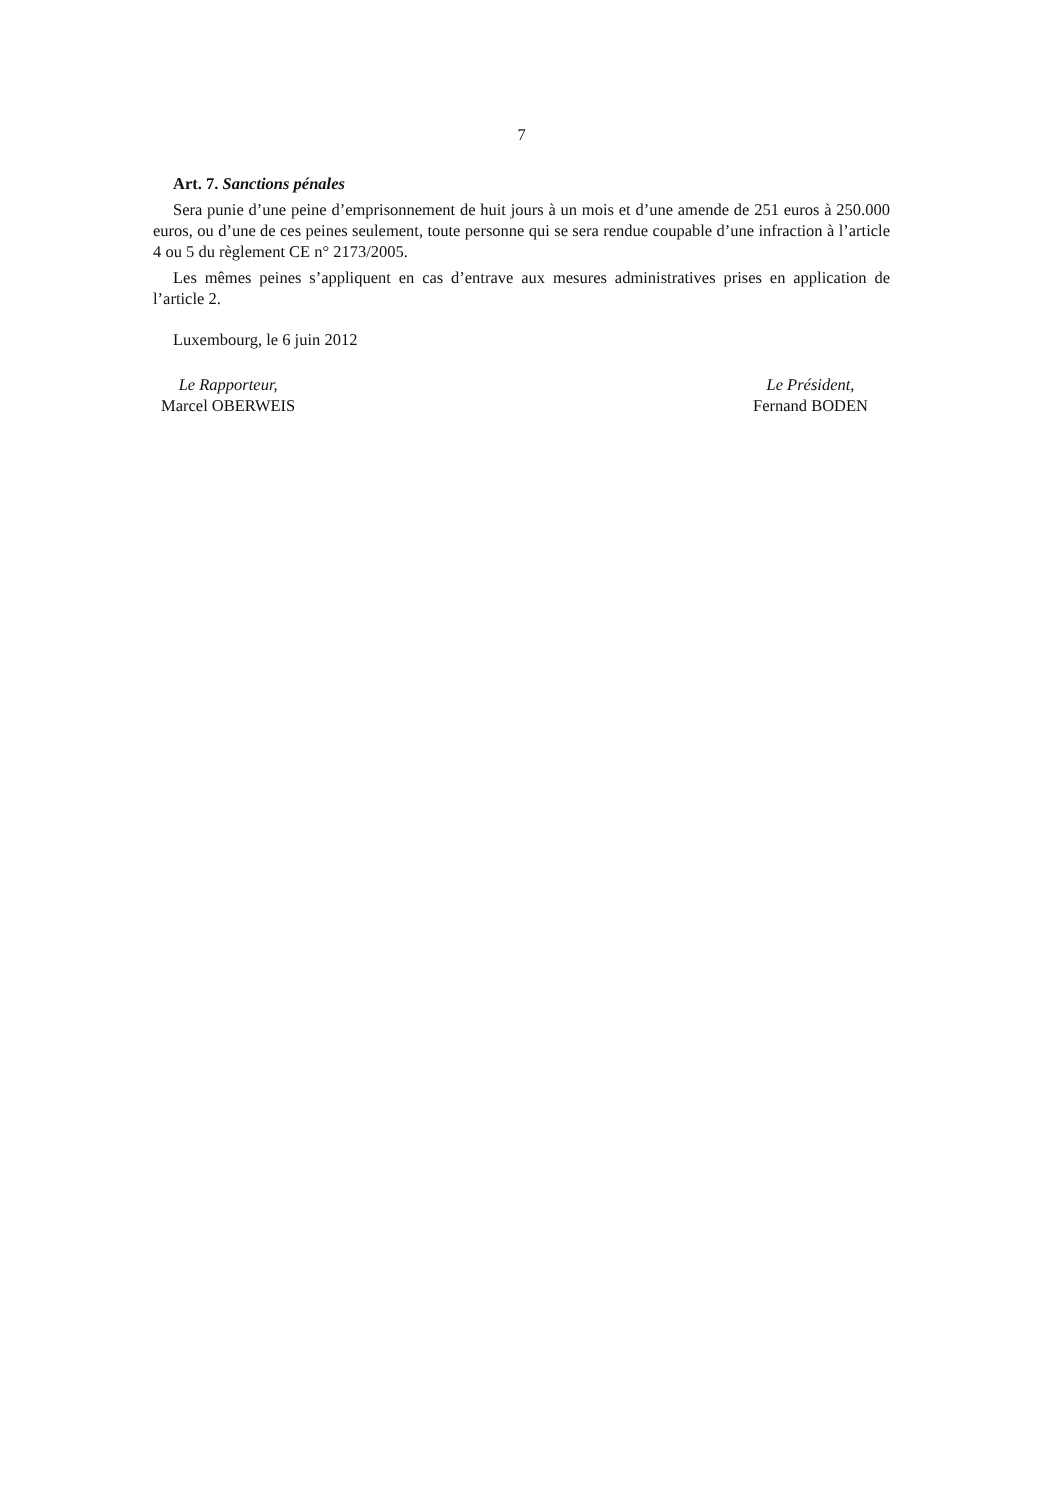7
Art. 7. Sanctions pénales
Sera punie d’une peine d’emprisonnement de huit jours à un mois et d’une amende de 251 euros à 250.000 euros, ou d’une de ces peines seulement, toute personne qui se sera rendue coupable d’une infraction à l’article 4 ou 5 du règlement CE n° 2173/2005.
Les mêmes peines s’appliquent en cas d’entrave aux mesures administratives prises en application de l’article 2.
Luxembourg, le 6 juin 2012
Le Rapporteur,
Marcel OBERWEIS
Le Président,
Fernand BODEN